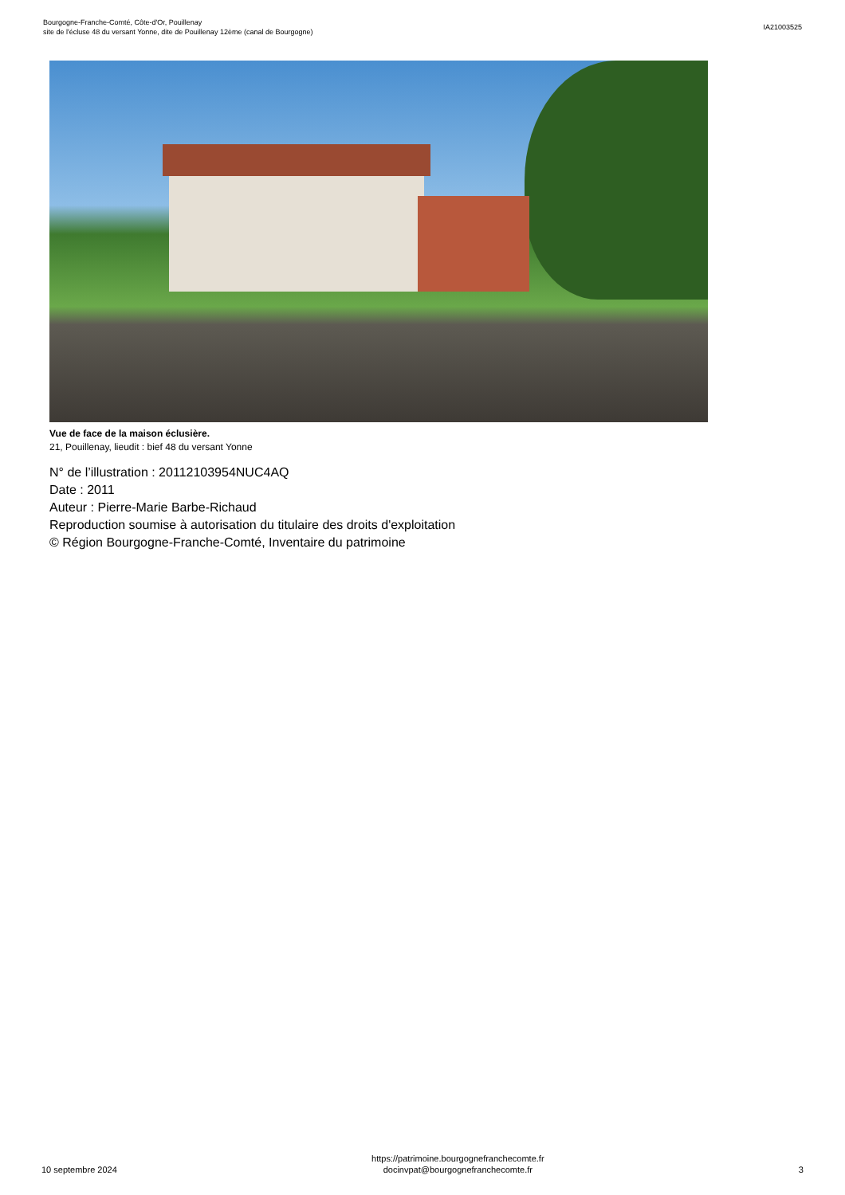Bourgogne-Franche-Comté, Côte-d'Or, Pouillenay
site de l'écluse 48 du versant Yonne, dite de Pouillenay 12ème (canal de Bourgogne)
IA21003525
Vue de face de la maison éclusière.
21, Pouillenay, lieudit : bief 48 du versant Yonne
N° de l’illustration : 20112103954NUC4AQ
Date : 2011
Auteur : Pierre-Marie Barbe-Richaud
Reproduction soumise à autorisation du titulaire des droits d'exploitation
© Région Bourgogne-Franche-Comté, Inventaire du patrimoine
10 septembre 2024
https://patrimoine.bourgognefranchecomte.fr
docinvpat@bourgognefranchecomte.fr
3